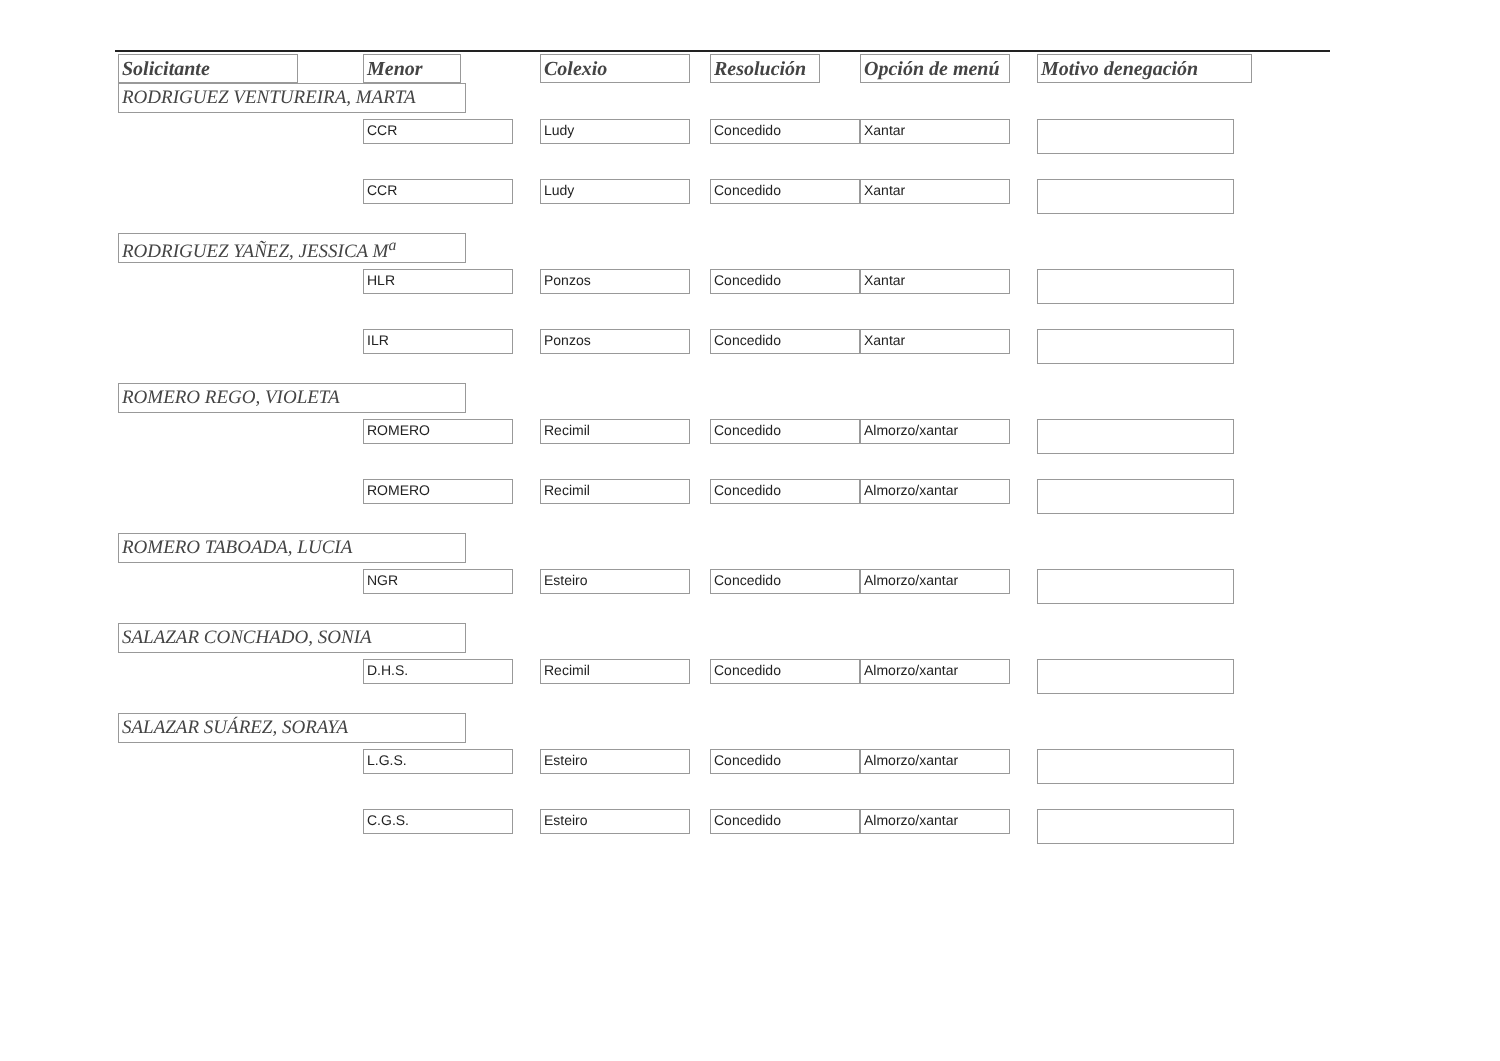| Solicitante | Menor | Colexio | Resolución | Opción de menú | Motivo denegación |
| --- | --- | --- | --- | --- | --- |
| RODRIGUEZ VENTUREIRA, MARTA | | | | | |
| | CCR | Ludy | Concedido | Xantar | |
| | CCR | Ludy | Concedido | Xantar | |
| RODRIGUEZ YAÑEZ, JESSICA M<sup>a</sup> | | | | | |
| | HLR | Ponzos | Concedido | Xantar | |
| | ILR | Ponzos | Concedido | Xantar | |
| ROMERO REGO, VIOLETA | | | | | |
| | ROMERO | Recimil | Concedido | Almorzo/xantar | |
| | ROMERO | Recimil | Concedido | Almorzo/xantar | |
| ROMERO TABOADA, LUCIA | | | | | |
| | NGR | Esteiro | Concedido | Almorzo/xantar | |
| SALAZAR CONCHADO, SONIA | | | | | |
| | D.H.S. | Recimil | Concedido | Almorzo/xantar | |
| SALAZAR SUÁREZ, SORAYA | | | | | |
| | L.G.S. | Esteiro | Concedido | Almorzo/xantar | |
| | C.G.S. | Esteiro | Concedido | Almorzo/xantar | |